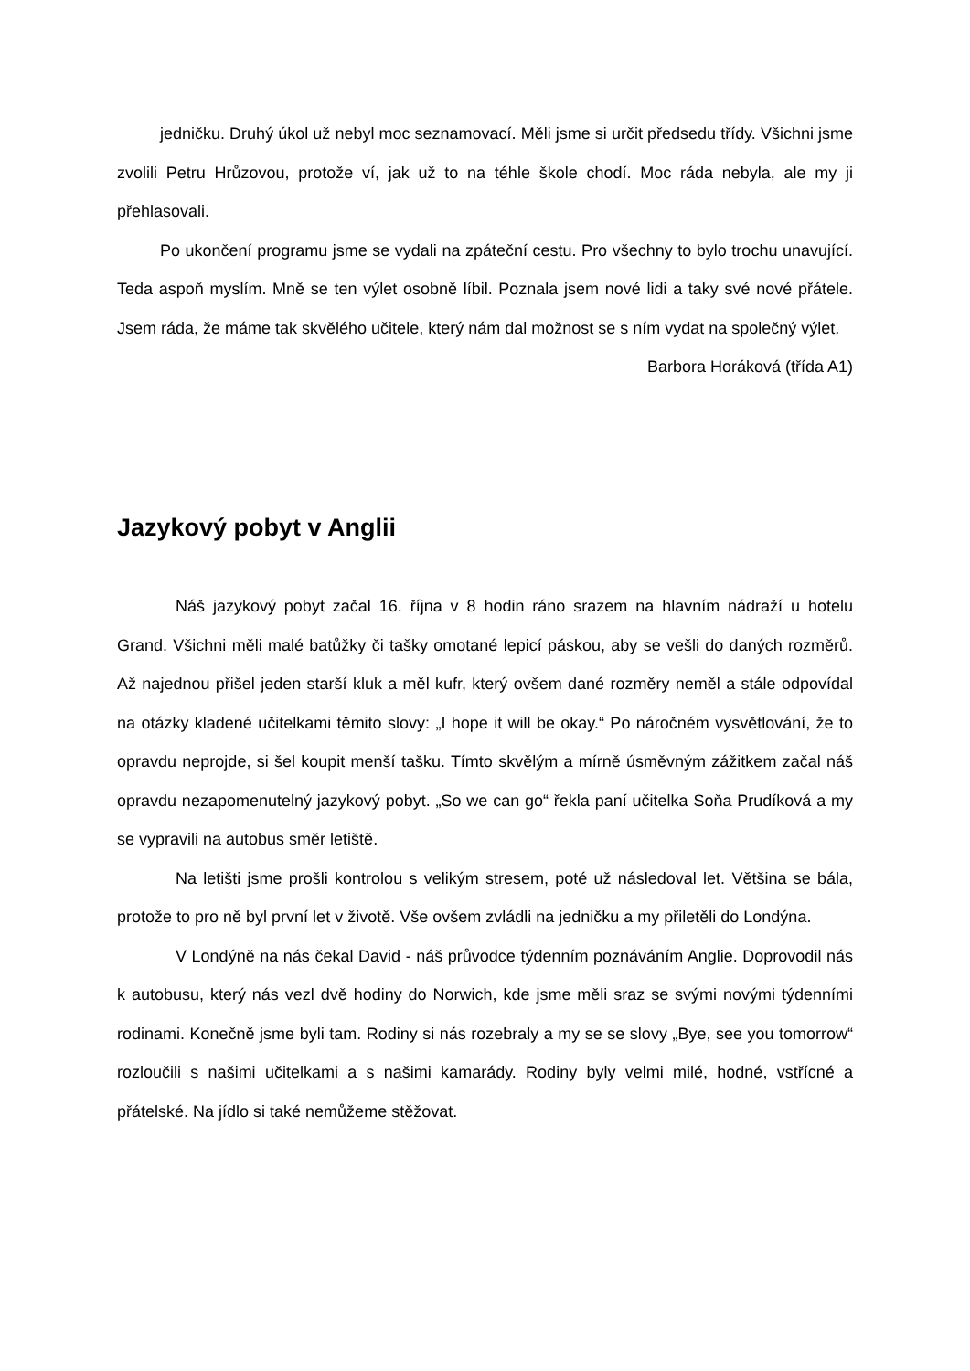jedničku. Druhý úkol už nebyl moc seznamovací. Měli jsme si určit předsedu třídy. Všichni jsme zvolili Petru Hrůzovou, protože ví, jak už to na téhle škole chodí. Moc ráda nebyla, ale my ji přehlasovali.
Po ukončení programu jsme se vydali na zpáteční cestu. Pro všechny to bylo trochu unavující. Teda aspoň myslím. Mně se ten výlet osobně líbil. Poznala jsem nové lidi a taky své nové přátele. Jsem ráda, že máme tak skvělého učitele, který nám dal možnost se s ním vydat na společný výlet.
Barbora Horáková (třída A1)
Jazykový pobyt v Anglii
Náš jazykový pobyt začal 16. října v 8 hodin ráno srazem na hlavním nádraží u hotelu Grand. Všichni měli malé batůžky či tašky omotané lepicí páskou, aby se vešli do daných rozměrů. Až najednou přišel jeden starší kluk a měl kufr, který ovšem dané rozměry neměl a stále odpovídal na otázky kladené učitelkami těmito slovy: „I hope it will be okay.“ Po náročném vysvětlování, že to opravdu neprojde, si šel koupit menší tašku. Tímto skvělým a mírně úsměvným zážitkem začal náš opravdu nezapomenutelný jazykový pobyt. „So we can go“ řekla paní učitelka Soňa Prudíková a my se vypravili na autobus směr letiště.
Na letišti jsme prošli kontrolou s velikým stresem, poté už následoval let. Většina se bála, protože to pro ně byl první let v životě. Vše ovšem zvládli na jedničku a my přiletěli do Londýna.
V Londýně na nás čekal David - náš průvodce týdenním poznáváním Anglie. Doprovodil nás k autobusu, který nás vezl dvě hodiny do Norwich, kde jsme měli sraz se svými novými týdenními rodinami. Konečně jsme byli tam. Rodiny si nás rozebraly a my se se slovy „Bye, see you tomorrow“ rozloučili s našimi učitelkami a s našimi kamarády. Rodiny byly velmi milé, hodné, vstřícné a přátelské. Na jídlo si také nemůžeme stěžovat.